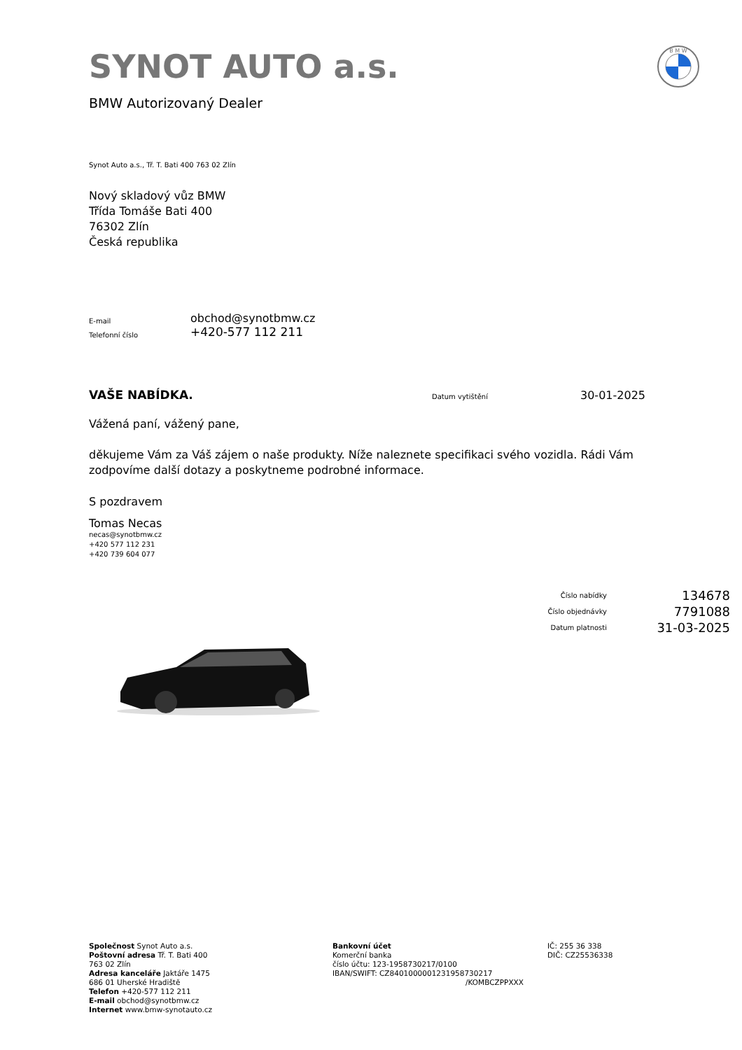B M W
SYNOT AUTO a.s.
BMW Autorizovaný Dealer
Synot Auto a.s., Tř. T. Bati 400 763 02 Zlín
Nový skladový vůz BMW
Třída Tomáše Bati 400
76302 Zlín
Česká republika
| E-mail | obchod@synotbmw.cz |
| Telefonní číslo | +420-577 112 211 |
VAŠE NABÍDKA.
Datum vytištění
30-01-2025
Vážená paní, vážený pane,
děkujeme Vám za Váš zájem o naše produkty. Níže naleznete specifikaci svého vozidla. Rádi Vám zodpovíme další dotazy a poskytneme podrobné informace.
S pozdravem
Tomas Necas
necas@synotbmw.cz
+420 577 112 231
+420 739 604 077
| Číslo nabídky | 134678 |
| Číslo objednávky | 7791088 |
| Datum platnosti | 31-03-2025 |
Společnost Synot Auto a.s.
Poštovní adresa Tř. T. Bati 400
763 02 Zlín
Adresa kanceláře Jaktáře 1475
686 01 Uherské Hradiště
Telefon +420-577 112 211
E-mail obchod@synotbmw.cz
Internet www.bmw-synotauto.cz
Bankovní účet
Komerční banka
číslo účtu: 123-1958730217/0100
IBAN/SWIFT: CZ8401000001231958730217
/KOMBCZPPXXX
IČ: 255 36 338
DIČ: CZ25536338